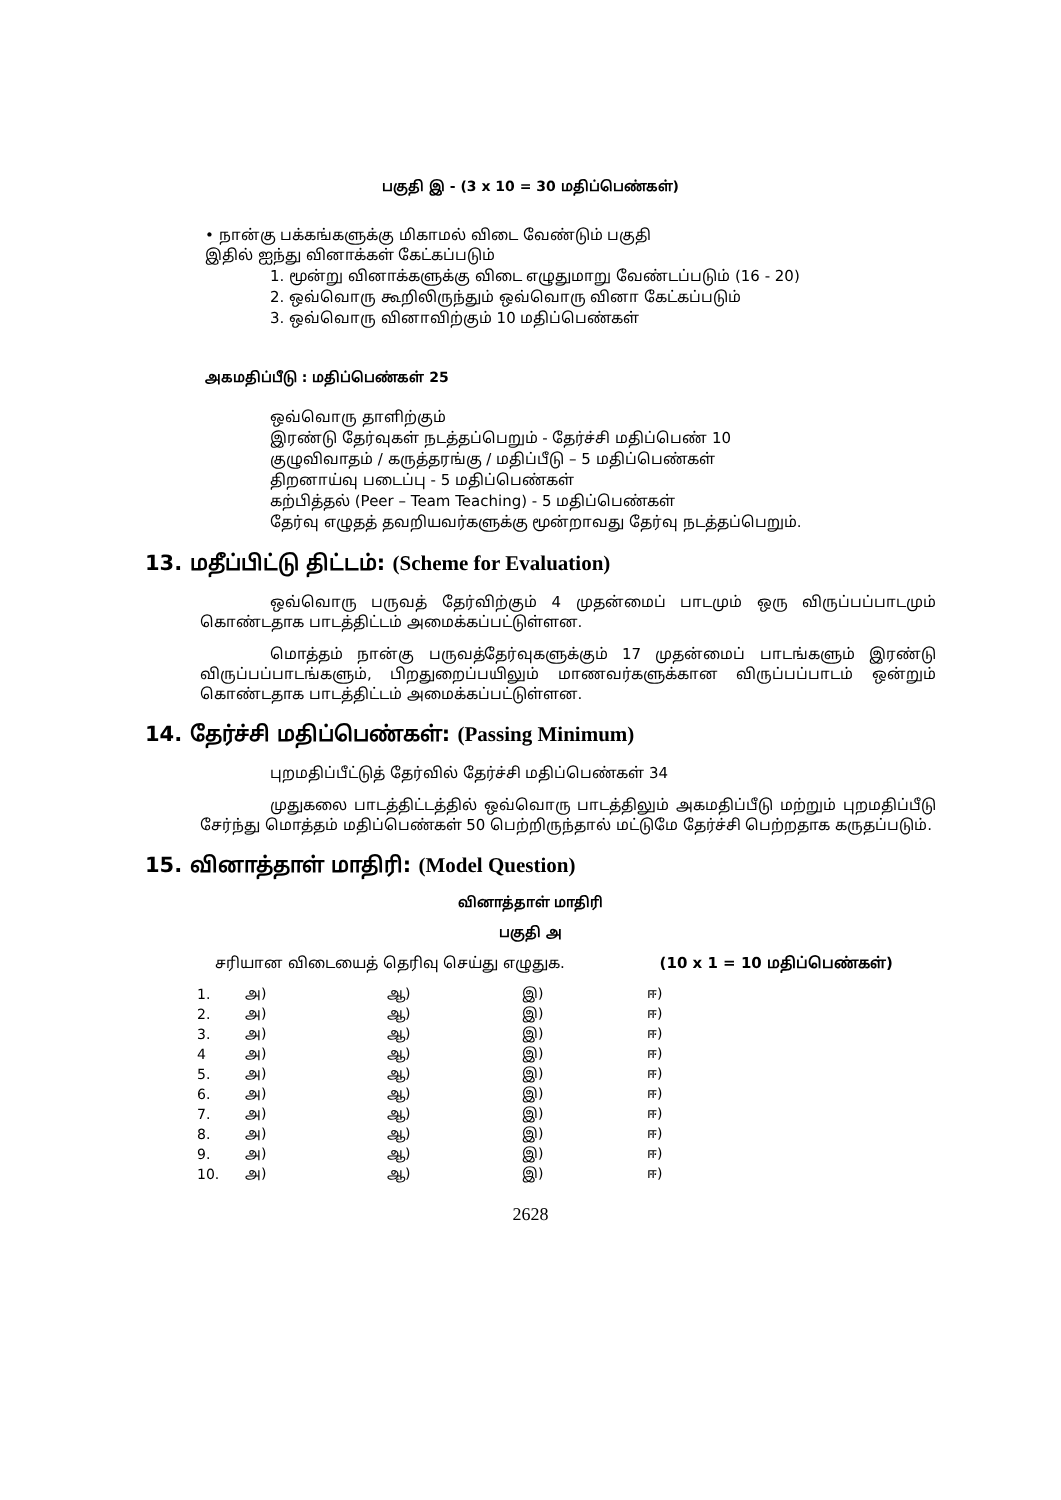பகுதி இ - (3 x 10 = 30 மதிப்பெண்கள்)
• நான்கு பக்கங்களுக்கு மிகாமல் விடை வேண்டும் பகுதி
இதில் ஐந்து வினாக்கள் கேட்கப்படும்
1. மூன்று வினாக்களுக்கு விடை எழுதுமாறு வேண்டப்படும் (16 - 20)
2. ஒவ்வொரு கூறிலிருந்தும் ஒவ்வொரு வினா கேட்கப்படும்
3. ஒவ்வொரு வினாவிற்கும் 10 மதிப்பெண்கள்
அகமதிப்பீடு : மதிப்பெண்கள் 25
ஒவ்வொரு தாளிற்கும்
இரண்டு தேர்வுகள் நடத்தப்பெறும் - தேர்ச்சி மதிப்பெண் 10
குழுவிவாதம் / கருத்தரங்கு / மதிப்பீடு – 5 மதிப்பெண்கள்
திறனாய்வு படைப்பு - 5 மதிப்பெண்கள்
கற்பித்தல் (Peer – Team Teaching) - 5 மதிப்பெண்கள்
தேர்வு எழுதத் தவறியவர்களுக்கு மூன்றாவது தேர்வு நடத்தப்பெறும்.
13. மதீப்பிட்டு திட்டம்: (Scheme for Evaluation)
ஒவ்வொரு பருவத் தேர்விற்கும் 4 முதன்மைப் பாடமும் ஒரு விருப்பப்பாடமும் கொண்டதாக பாடத்திட்டம் அமைக்கப்பட்டுள்ளன.
மொத்தம் நான்கு பருவத்தேர்வுகளுக்கும் 17 முதன்மைப் பாடங்களும் இரண்டு விருப்பப்பாடங்களும், பிறதுறைப்பயிலும் மாணவர்களுக்கான விருப்பப்பாடம் ஒன்றும் கொண்டதாக பாடத்திட்டம் அமைக்கப்பட்டுள்ளன.
14. தேர்ச்சி மதிப்பெண்கள்: (Passing Minimum)
புறமதிப்பீட்டுத் தேர்வில் தேர்ச்சி மதிப்பெண்கள் 34
முதுகலை பாடத்திட்டத்தில் ஒவ்வொரு பாடத்திலும் அகமதிப்பீடு மற்றும் புறமதிப்பீடு சேர்ந்து மொத்தம் மதிப்பெண்கள் 50 பெற்றிருந்தால் மட்டுமே தேர்ச்சி பெற்றதாக கருதப்படும்.
15. வினாத்தாள் மாதிரி: (Model Question)
வினாத்தாள் மாதிரி
பகுதி அ
சரியான விடையைத் தெரிவு செய்து எழுதுக. (10 x 1 = 10 மதிப்பெண்கள்)
| 1. | அ) | ஆ) | இ) | ஈ) |
| 2. | அ) | ஆ) | இ) | ஈ) |
| 3. | அ) | ஆ) | இ) | ஈ) |
| 4 | அ) | ஆ) | இ) | ஈ) |
| 5. | அ) | ஆ) | இ) | ஈ) |
| 6. | அ) | ஆ) | இ) | ஈ) |
| 7. | அ) | ஆ) | இ) | ஈ) |
| 8. | அ) | ஆ) | இ) | ஈ) |
| 9. | அ) | ஆ) | இ) | ஈ) |
| 10. | அ) | ஆ) | இ) | ஈ) |
2628